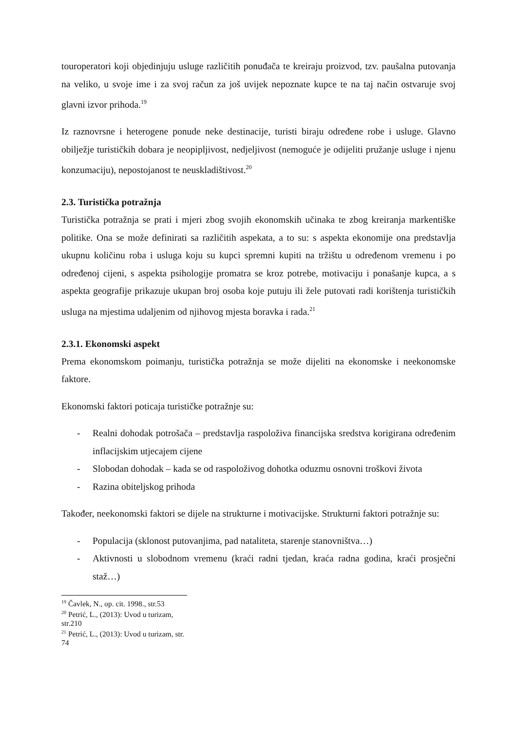touroperatori koji objedinjuju usluge različitih ponuđača te kreiraju proizvod, tzv. paušalna putovanja na veliko, u svoje ime i za svoj račun za još uvijek nepoznate kupce te na taj način ostvaruje svoj glavni izvor prihoda.<sup>19</sup>
Iz raznovrsne i heterogene ponude neke destinacije, turisti biraju određene robe i usluge. Glavno obilježje turističkih dobara je neopipljivost, nedjeljivost (nemoguće je odijeliti pružanje usluge i njenu konzumaciju), nepostojanost te neuskladištivost.<sup>20</sup>
2.3. Turistička potražnja
Turistička potražnja se prati i mjeri zbog svojih ekonomskih učinaka te zbog kreiranja markentiške politike. Ona se može definirati sa različitih aspekata, a to su: s aspekta ekonomije ona predstavlja ukupnu količinu roba i usluga koju su kupci spremni kupiti na tržištu u određenom vremenu i po određenoj cijeni, s aspekta psihologije promatra se kroz potrebe, motivaciju i ponašanje kupca, a s aspekta geografije prikazuje ukupan broj osoba koje putuju ili žele putovati radi korištenja turističkih usluga na mjestima udaljenim od njihovog mjesta boravka i rada.<sup>21</sup>
2.3.1. Ekonomski aspekt
Prema ekonomskom poimanju, turistička potražnja se može dijeliti na ekonomske i neekonomske faktore.
Ekonomski faktori poticaja turističke potražnje su:
- Realni dohodak potrošača – predstavlja raspoloživa financijska sredstva korigirana određenim inflacijskim utjecajem cijene
- Slobodan dohodak – kada se od raspoloživog dohotka oduzmu osnovni troškovi života
- Razina obiteljskog prihoda
Također, neekonomski faktori se dijele na strukturne i motivacijske. Strukturni faktori potražnje su:
- Populacija (sklonost putovanjima, pad nataliteta, starenje stanovništva…)
- Aktivnosti u slobodnom vremenu (kraći radni tjedan, kraća radna godina, kraći prosječni staž…)
<sup>19</sup> Čavlek, N., op. cit. 1998., str.53
<sup>20</sup> Petrić, L., (2013): Uvod u turizam, str.210
<sup>21</sup> Petrić, L., (2013): Uvod u turizam, str. 74